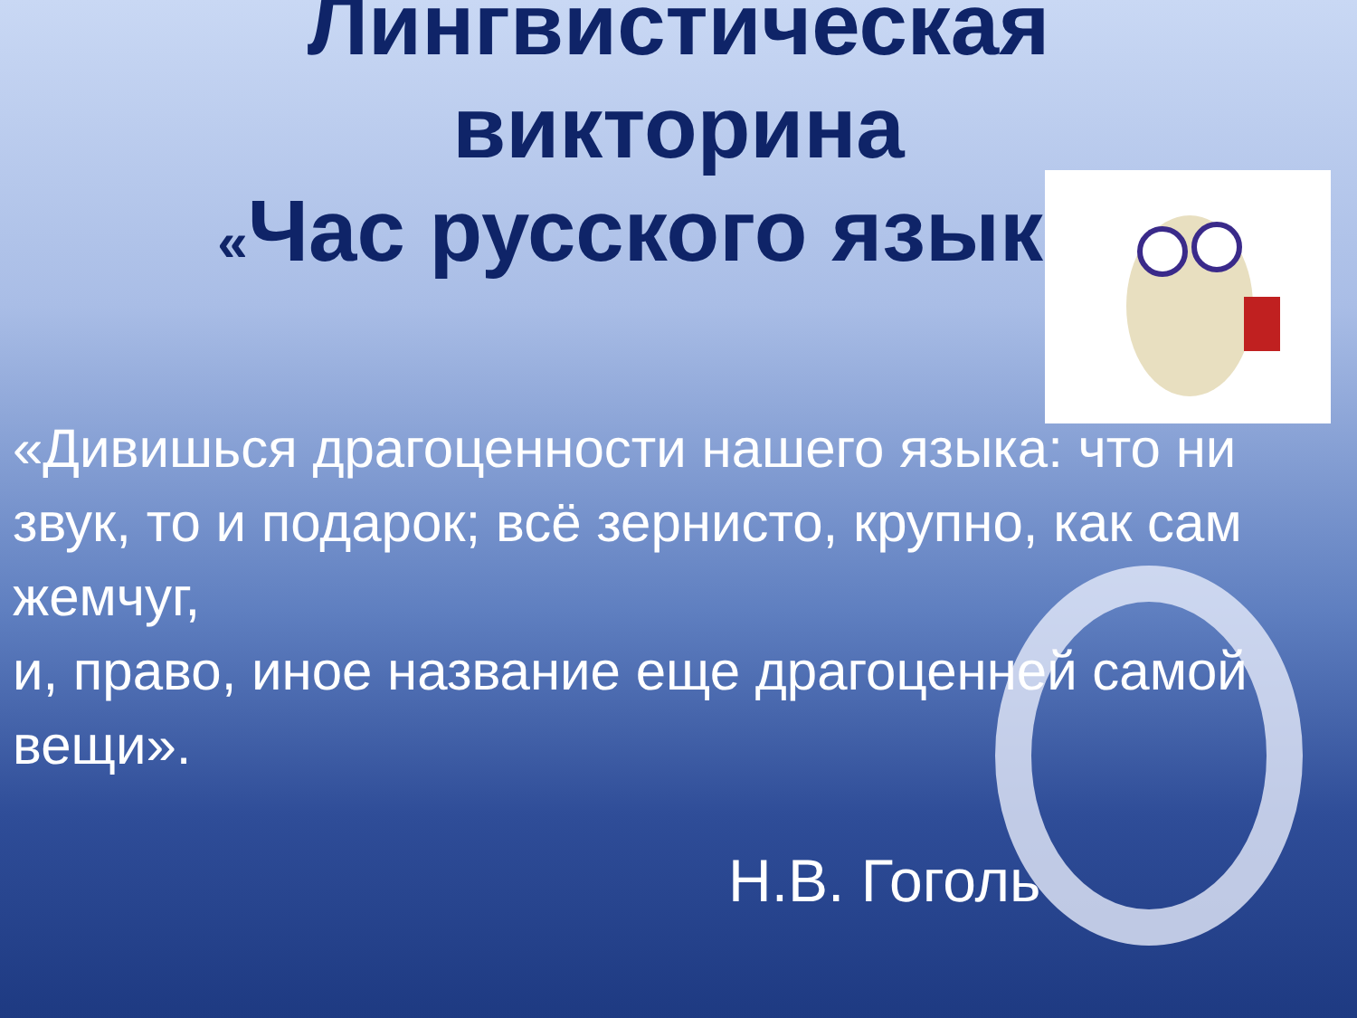Лингвистическая
викторина
«Час русского языка»
«Дивишься драгоценности нашего языка: что ни звук, то и подарок; всё зернисто, крупно, как сам жемчуг, и, право, иное название еще драгоценней самой вещи».
Н.В. Гоголь